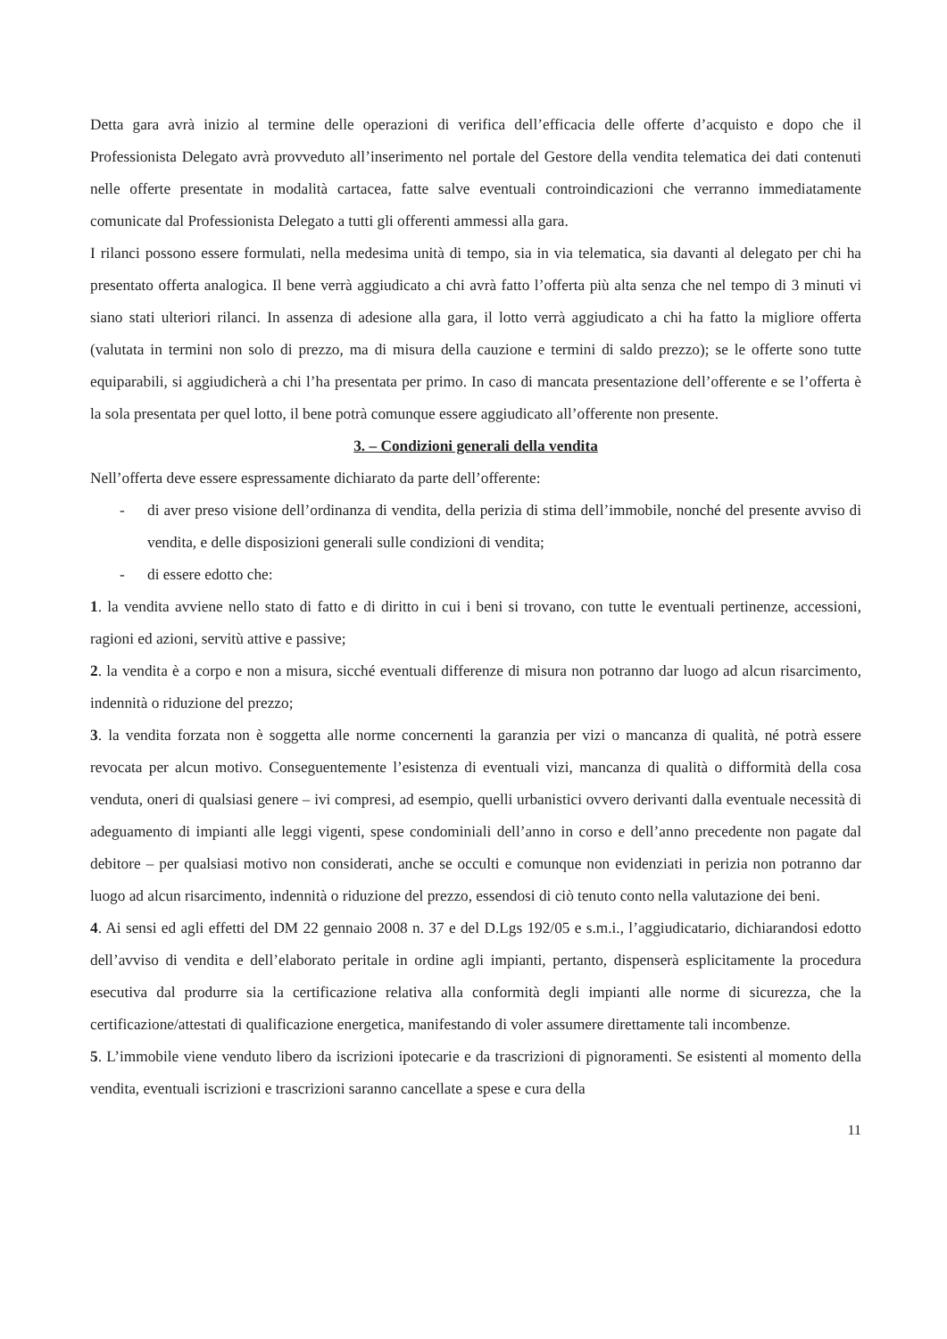Detta gara avrà inizio al termine delle operazioni di verifica dell’efficacia delle offerte d’acquisto e dopo che il Professionista Delegato avrà provveduto all’inserimento nel portale del Gestore della vendita telematica dei dati contenuti nelle offerte presentate in modalità cartacea, fatte salve eventuali controindicazioni che verranno immediatamente comunicate dal Professionista Delegato a tutti gli offerenti ammessi alla gara.
I rilanci possono essere formulati, nella medesima unità di tempo, sia in via telematica, sia davanti al delegato per chi ha presentato offerta analogica. Il bene verrà aggiudicato a chi avrà fatto l’offerta più alta senza che nel tempo di 3 minuti vi siano stati ulteriori rilanci. In assenza di adesione alla gara, il lotto verrà aggiudicato a chi ha fatto la migliore offerta (valutata in termini non solo di prezzo, ma di misura della cauzione e termini di saldo prezzo); se le offerte sono tutte equiparabili, si aggiudicherà a chi l’ha presentata per primo. In caso di mancata presentazione dell’offerente e se l’offerta è la sola presentata per quel lotto, il bene potrà comunque essere aggiudicato all’offerente non presente.
3. – Condizioni generali della vendita
Nell’offerta deve essere espressamente dichiarato da parte dell’offerente:
- di aver preso visione dell’ordinanza di vendita, della perizia di stima dell’immobile, nonché del presente avviso di vendita, e delle disposizioni generali sulle condizioni di vendita;
- di essere edotto che:
1. la vendita avviene nello stato di fatto e di diritto in cui i beni si trovano, con tutte le eventuali pertinenze, accessioni, ragioni ed azioni, servitù attive e passive;
2. la vendita è a corpo e non a misura, sicché eventuali differenze di misura non potranno dar luogo ad alcun risarcimento, indennità o riduzione del prezzo;
3. la vendita forzata non è soggetta alle norme concernenti la garanzia per vizi o mancanza di qualità, né potrà essere revocata per alcun motivo. Conseguentemente l’esistenza di eventuali vizi, mancanza di qualità o difformità della cosa venduta, oneri di qualsiasi genere – ivi compresi, ad esempio, quelli urbanistici ovvero derivanti dalla eventuale necessità di adeguamento di impianti alle leggi vigenti, spese condominiali dell’anno in corso e dell’anno precedente non pagate dal debitore – per qualsiasi motivo non considerati, anche se occulti e comunque non evidenziati in perizia non potranno dar luogo ad alcun risarcimento, indennità o riduzione del prezzo, essendosi di ciò tenuto conto nella valutazione dei beni.
4. Ai sensi ed agli effetti del DM 22 gennaio 2008 n. 37 e del D.Lgs 192/05 e s.m.i., l’aggiudicatario, dichiarandosi edotto dell’avviso di vendita e dell’elaborato peritale in ordine agli impianti, pertanto, dispenserà esplicitamente la procedura esecutiva dal produrre sia la certificazione relativa alla conformità degli impianti alle norme di sicurezza, che la certificazione/attestati di qualificazione energetica, manifestando di voler assumere direttamente tali incombenze.
5. L’immobile viene venduto libero da iscrizioni ipotecarie e da trascrizioni di pignoramenti. Se esistenti al momento della vendita, eventuali iscrizioni e trascrizioni saranno cancellate a spese e cura della
11